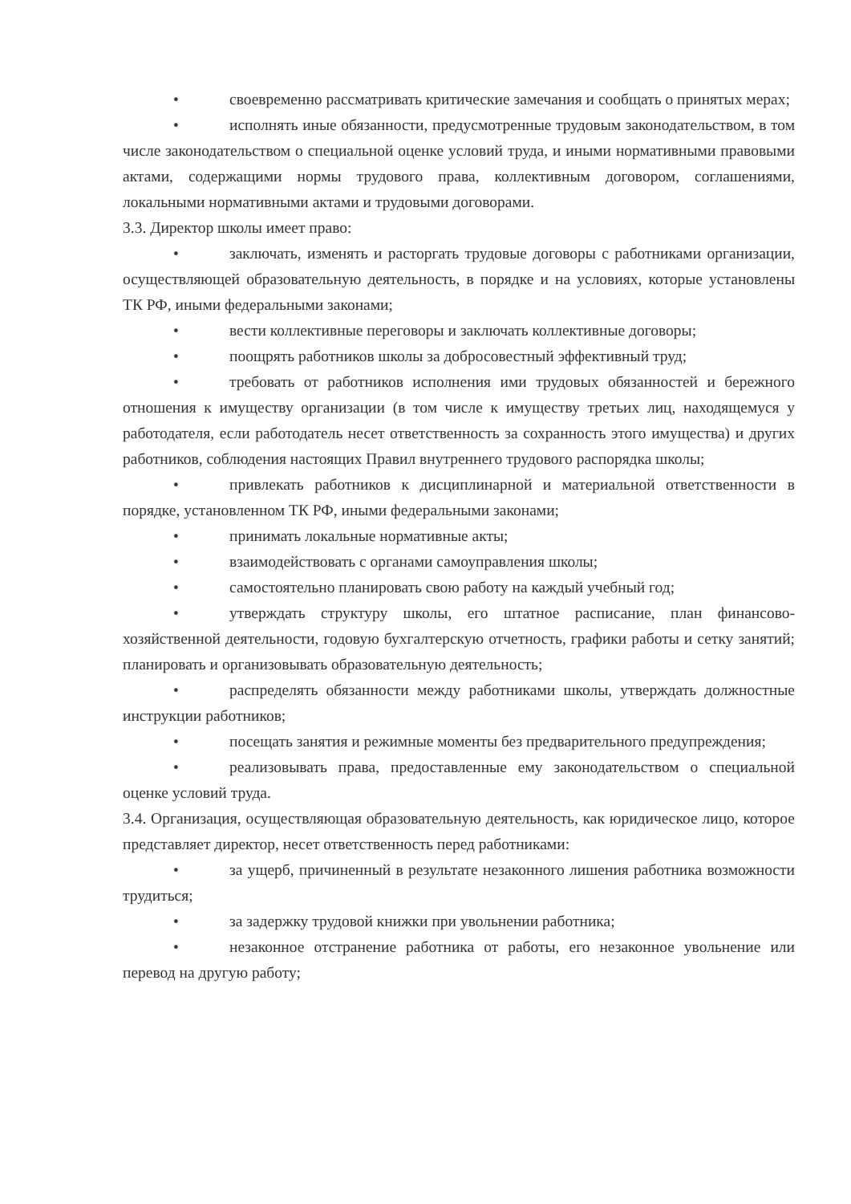• своевременно рассматривать критические замечания и сообщать о принятых мерах;
• исполнять иные обязанности, предусмотренные трудовым законодательством, в том числе законодательством о специальной оценке условий труда, и иными нормативными правовыми актами, содержащими нормы трудового права, коллективным договором, соглашениями, локальными нормативными актами и трудовыми договорами.
3.3. Директор школы имеет право:
• заключать, изменять и расторгать трудовые договоры с работниками организации, осуществляющей образовательную деятельность, в порядке и на условиях, которые установлены ТК РФ, иными федеральными законами;
• вести коллективные переговоры и заключать коллективные договоры;
• поощрять работников школы за добросовестный эффективный труд;
• требовать от работников исполнения ими трудовых обязанностей и бережного отношения к имуществу организации (в том числе к имуществу третьих лиц, находящемуся у работодателя, если работодатель несет ответственность за сохранность этого имущества) и других работников, соблюдения настоящих Правил внутреннего трудового распорядка школы;
• привлекать работников к дисциплинарной и материальной ответственности в порядке, установленном ТК РФ, иными федеральными законами;
• принимать локальные нормативные акты;
• взаимодействовать с органами самоуправления школы;
• самостоятельно планировать свою работу на каждый учебный год;
• утверждать структуру школы, его штатное расписание, план финансово-хозяйственной деятельности, годовую бухгалтерскую отчетность, графики работы и сетку занятий; планировать и организовывать образовательную деятельность;
• распределять обязанности между работниками школы, утверждать должностные инструкции работников;
• посещать занятия и режимные моменты без предварительного предупреждения;
• реализовывать права, предоставленные ему законодательством о специальной оценке условий труда.
3.4. Организация, осуществляющая образовательную деятельность, как юридическое лицо, которое представляет директор, несет ответственность перед работниками:
• за ущерб, причиненный в результате незаконного лишения работника возможности трудиться;
• за задержку трудовой книжки при увольнении работника;
• незаконное отстранение работника от работы, его незаконное увольнение или перевод на другую работу;